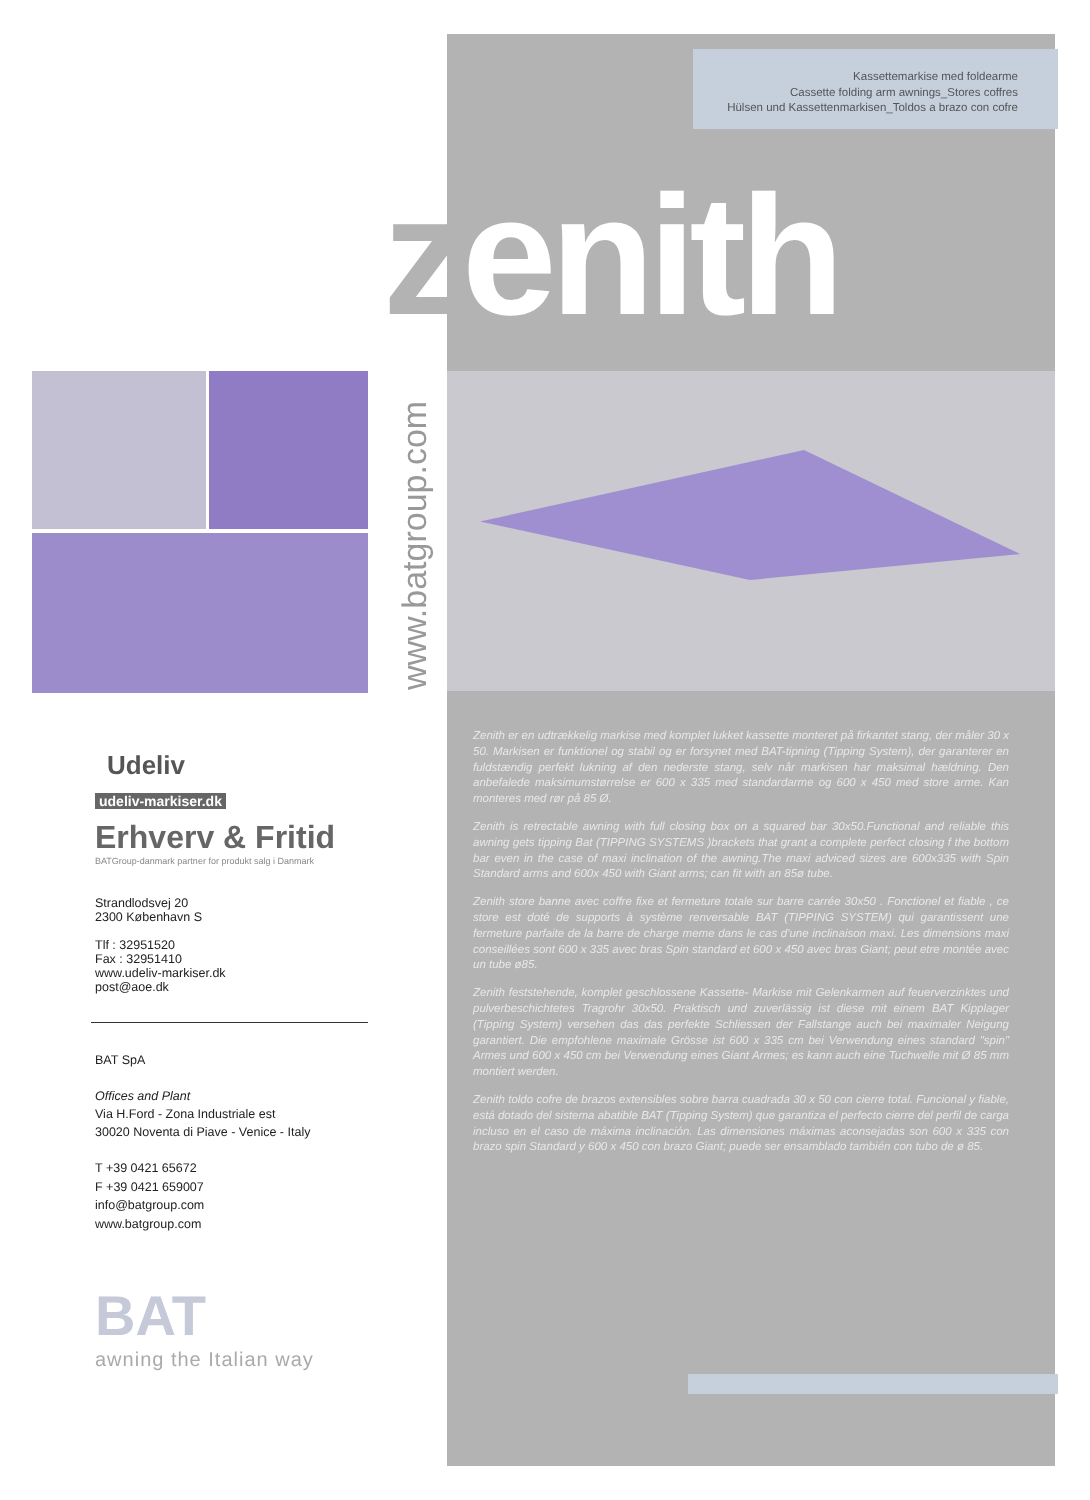Kassettemarkise med foldearme
Cassette folding arm awnings_Stores coffres
Hülsen und Kassettenmarkisen_Toldos a brazo con cofre
zenith
www.batgroup.com
Zenith er en udtrækkelig markise med komplet lukket kassette monteret på firkantet stang, der måler 30 x 50. Markisen er funktionel og stabil og er forsynet med BAT-tipning (Tipping System), der garanterer en fuldstændig perfekt lukning af den nederste stang, selv når markisen har maksimal hældning. Den anbefalede maksimumstørrelse er 600 x 335 med standardarme og 600 x 450 med store arme. Kan monteres med rør på 85 Ø.
Zenith is retrectable awning with full closing box on a squared bar 30x50.Functional and reliable this awning gets tipping Bat (TIPPING SYSTEMS )brackets that grant a complete perfect closing f the bottom bar even in the case of maxi inclination of the awning.The maxi adviced sizes are 600x335 with Spin Standard arms and 600x 450 with Giant arms; can fit with an 85ø tube.
Zenith store banne avec coffre fixe et fermeture totale sur barre carrée 30x50 . Fonctionel et fiable , ce store est doté de supports à système renversable BAT (TIPPING SYSTEM) qui garantissent une fermeture parfaite de la barre de charge meme dans le cas d'une inclinaison maxi. Les dimensions maxi conseillées sont 600 x 335 avec bras Spin standard et 600 x 450 avec bras Giant; peut etre montée avec un tube ø85.
Zenith feststehende, komplet geschlossene Kassette- Markise mit Gelenkarmen auf feuerverzinktes und pulverbeschichtetes Tragrohr 30x50. Praktisch und zuverlässig ist diese mit einem BAT Kipplager (Tipping System) versehen das das perfekte Schliessen der Fallstange auch bei maximaler Neigung garantiert. Die empfohlene maximale Grösse ist 600 x 335 cm bei Verwendung eines standard "spin" Armes und 600 x 450 cm bei Verwendung eines Giant Armes; es kann auch eine Tuchwelle mit Ø 85 mm montiert werden.
Zenith toldo cofre de brazos extensibles sobre barra cuadrada 30 x 50 con cierre total. Funcional y fiable, está dotado del sistema abatible BAT (Tipping System) que garantiza el perfecto cierre del perfil de carga incluso en el caso de máxima inclinación. Las dimensiones máximas aconsejadas son 600 x 335 con brazo spin Standard y 600 x 450 con brazo Giant; puede ser ensamblado también con tubo de ø 85.
Udeliv
udeliv-markiser.dk
Erhverv & Fritid
BATGroup-danmark partner for produkt salg i Danmark
Strandlodsvej 20
2300 København S
Tlf : 32951520
Fax : 32951410
www.udeliv-markiser.dk
post@aoe.dk
BAT SpA
Offices and Plant
Via H.Ford - Zona Industriale est
30020 Noventa di Piave - Venice - Italy
T +39 0421 65672
F +39 0421 659007
info@batgroup.com
www.batgroup.com
BAT
awning the Italian way